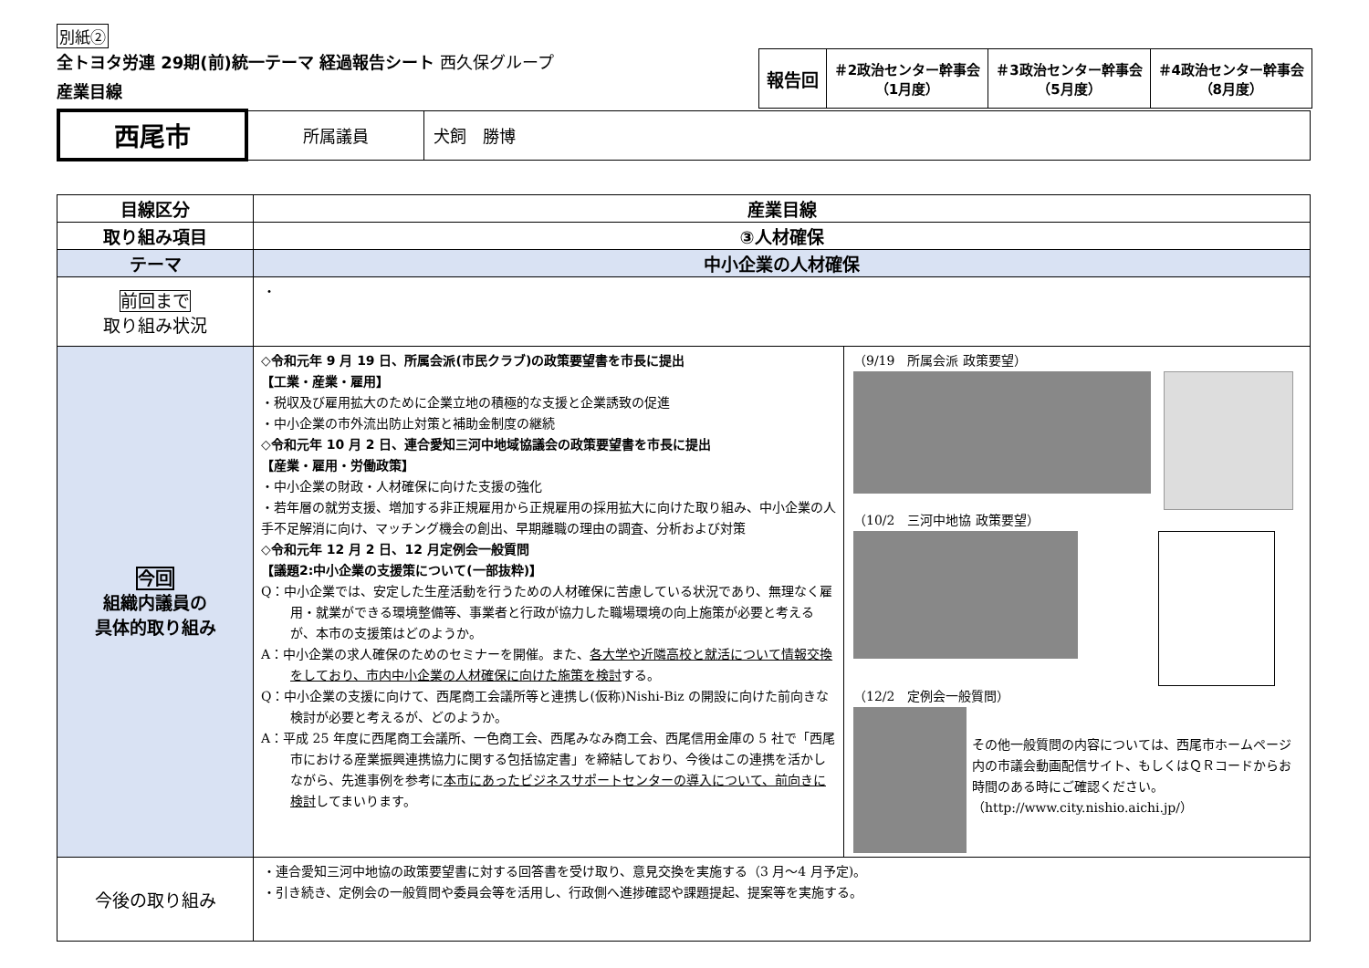別紙②
全トヨタ労連 29期(前)統一テーマ 経過報告シート 西久保グループ
産業目線
| 報告回 | ＃2政治センター幹事会 （1月度） | ＃3政治センター幹事会 （5月度） | ＃4政治センター幹事会 （8月度） |
| 西尾市 | 所属議員 | 犬飼 勝博 |
| 目線区分 | 産業目線 |
| 取り組み項目 | ③人材確保 |
| テーマ | 中小企業の人材確保 |
| 前回まで 取り組み状況 | ・ |
| 今回 組織内議員の 具体的取り組み | ◇令和元年 9 月 19 日、所属会派(市民クラブ)の政策要望書を市長に提出 【工業・産業・雇用】 ・税収及び雇用拡大のために企業立地の積極的な支援と企業誘致の促進 ・中小企業の市外流出防止対策と補助金制度の継続 ◇令和元年 10 月 2 日、連合愛知三河中地域協議会の政策要望書を市長に提出 【産業・雇用・労働政策】 ・中小企業の財政・人材確保に向けた支援の強化 ・若年層の就労支援、増加する非正規雇用から正規雇用の採用拡大に向けた取り組み、中小企業の人手不足解消に向け、マッチング機会の創出、早期離職の理由の調査、分析および対策 ◇令和元年 12 月 2 日、12 月定例会一般質問 【議題2:中小企業の支援策について(一部抜粋)】 Q：中小企業では、安定した生産活動を行うための人材確保に苦慮している状況であり、無理なく雇用・就業ができる環境整備等、事業者と行政が協力した職場環境の向上施策が必要と考えるが、本市の支援策はどのようか。 A：中小企業の求人確保のためのセミナーを開催。また、 各大学や近隣高校と就活について情報交換をしており、市内中小企業の人材確保に向けた施策を検討 する。 Q：中小企業の支援に向けて、西尾商工会議所等と連携し(仮称)Nishi-Biz の開設に向けた前向きな検討が必要と考えるが、どのようか。 A：平成 25 年度に西尾商工会議所、一色商工会、西尾みなみ商工会、西尾信用金庫の 5 社で「西尾市における産業振興連携協力に関する包括協定書」を締結しており、今後はこの連携を活かしながら、先進事例を参考に 本市にあったビジネスサポートセンターの導入について、前向きに検討 してまいります。 （9/19 所属会派 政策要望） （10/2 三河中地協 政策要望） （12/2 定例会一般質問） その他一般質問の内容については、西尾市ホームページ内の市議会動画配信サイト、もしくはＱＲコードからお時間のある時にご確認ください。 （http://www.city.nishio.aichi.jp/） |
| 今後の取り組み | ・連合愛知三河中地協の政策要望書に対する回答書を受け取り、意見交換を実施する（3 月～4 月予定)。 ・引き続き、定例会の一般質問や委員会等を活用し、行政側へ進捗確認や課題提起、提案等を実施する。 |